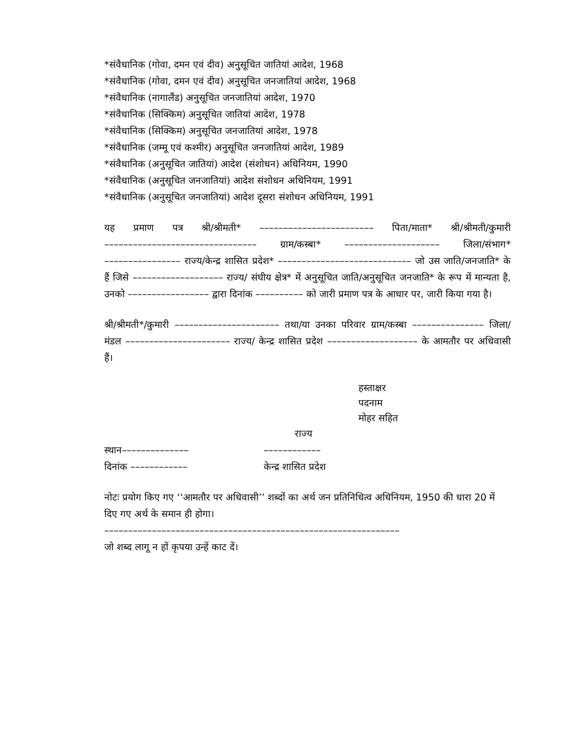*संवैधानिक (गोवा, दमन एवं दीव) अनुसूचित जातियां आदेश, 1968
*संवैधानिक (गोवा, दमन एवं दीव) अनुसूचित जनजातियां आदेश, 1968
*संवैधानिक (नागालैंड) अनुसूचित जनजातियां आदेश, 1970
*संवैधानिक (सिक्किम) अनुसूचित जातियां आदेश, 1978
*संवैधानिक (सिक्किम) अनुसूचित जनजातियां आदेश, 1978
*संवैधानिक (जम्मू एवं कश्मीर) अनुसूचित जनजातियां आदेश, 1989
*संवैधानिक (अनुसूचित जातियां) आदेश (संशोधन) अधिनियम, 1990
*संवैधानिक (अनुसूचित जनजातियां) आदेश संशोधन अधिनियम, 1991
*संवैधानिक (अनुसूचित जनजातियां) आदेश दूसरा संशोधन अधिनियम, 1991
यह प्रमाण पत्र श्री/श्रीमती* –––––––––––––––––––––––– पिता/माता* श्री/श्रीमती/कुमारी –––––––––––––––––––––––––––––––– ग्राम/कस्बा* –––––––––––––––––––– जिला/संभाग* –––––––––––––––– राज्य/केन्द्र शासित प्रदेश* –––––––––––––––––––––––––––– जो उस जाति/जनजाति* के हैं जिसे ––––––––––––––––––– राज्य/ संघीय क्षेत्र* में अनुसूचित जाति/अनुसूचित जनजाति* के रूप में मान्यता है, उनको ––––––––––––––––– द्वारा दिनांक –––––––––– को जारी प्रमाण पत्र के आधार पर, जारी किया गया है।
श्री/श्रीमती*/कुमारी –––––––––––––––––––––– तथा/या उनका परिवार ग्राम/कस्बा ––––––––––––––– जिला/मंडल –––––––––––––––––––––– राज्य/ केन्द्र शासित प्रदेश ––––––––––––––––––– के आमतौर पर अधिवासी हैं।
हस्ताक्षर
पदनाम
मोहर सहित
राज्य
स्थान–––––––––––––– ––––––––––––
दिनांक –––––––––––– केन्द्र शासित प्रदेश
नोटः प्रयोग किए गए ‘‘आमतौर पर अधिवासी’’ शब्दों का अर्थ जन प्रतिनिधित्व अधिनियम, 1950 की धारा 20 में दिए गए अर्थ के समान ही होगा।
––––––––––––––––––––––––––––––––––––––––––––––––––––––––––––––
जो शब्द लागू न हों कृपया उन्हें काट दें।